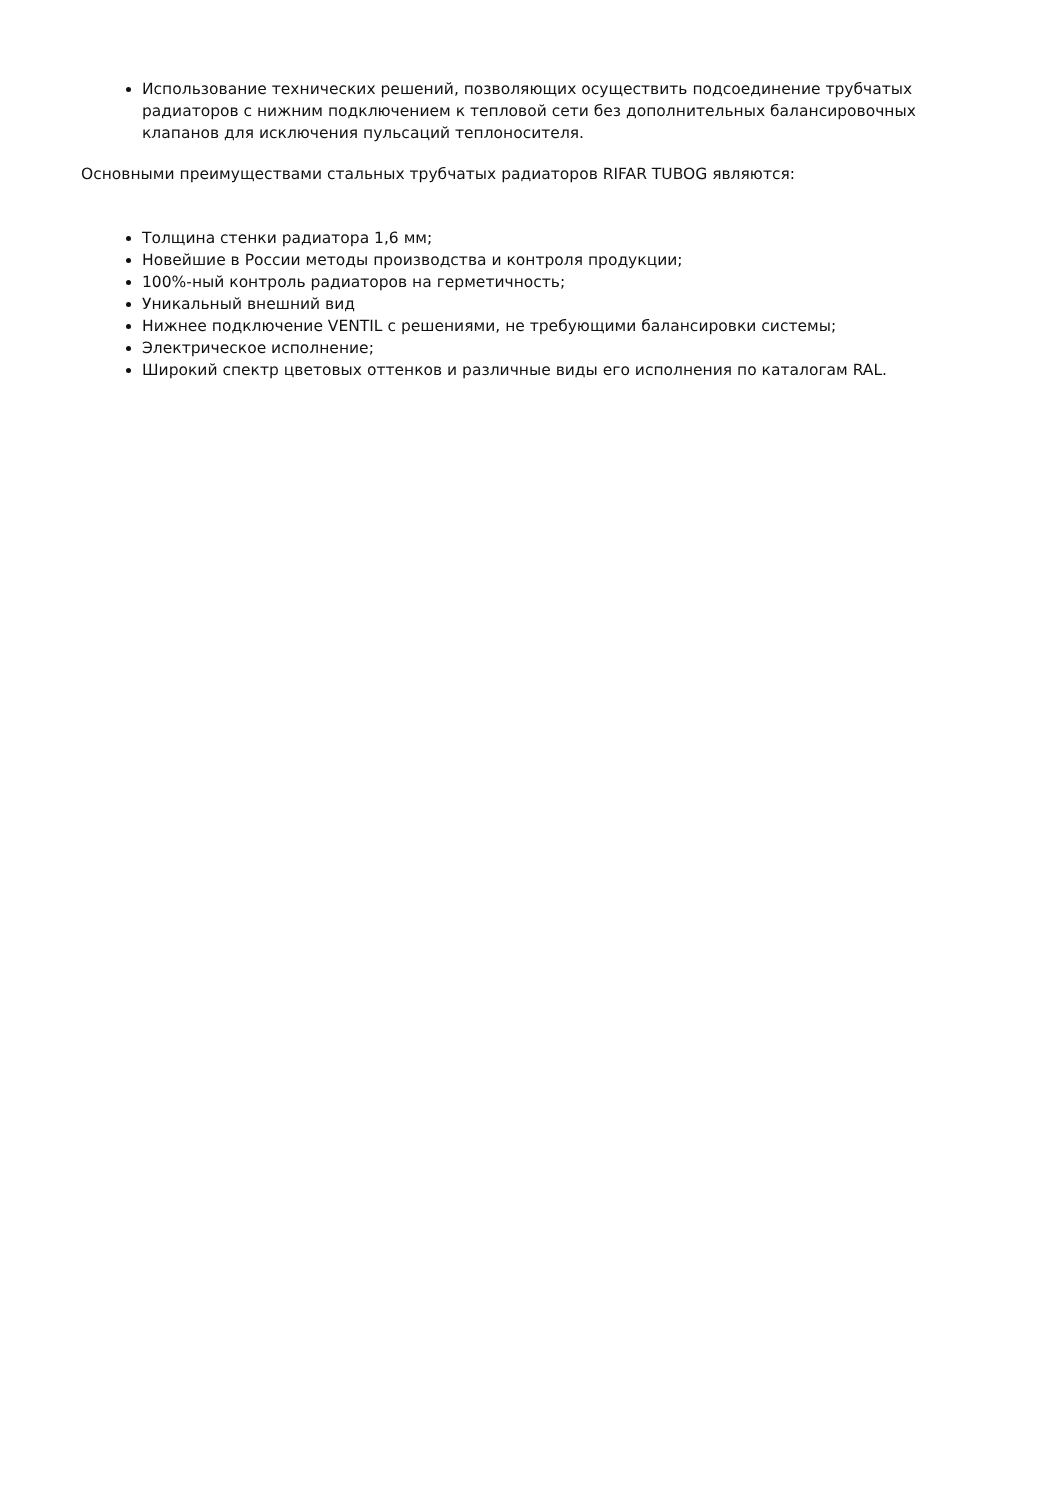Использование технических решений, позволяющих осуществить подсоединение трубчатых радиаторов с нижним подключением к тепловой сети без дополнительных балансировочных клапанов для исключения пульсаций теплоносителя.
Основными преимуществами стальных трубчатых радиаторов RIFAR TUBOG являются:
Толщина стенки радиатора 1,6 мм;
Новейшие в России методы производства и контроля продукции;
100%-ный контроль радиаторов на герметичность;
Уникальный внешний вид
Нижнее подключение VENTIL с решениями, не требующими балансировки системы;
Электрическое исполнение;
Широкий спектр цветовых оттенков и различные виды его исполнения по каталогам RAL.